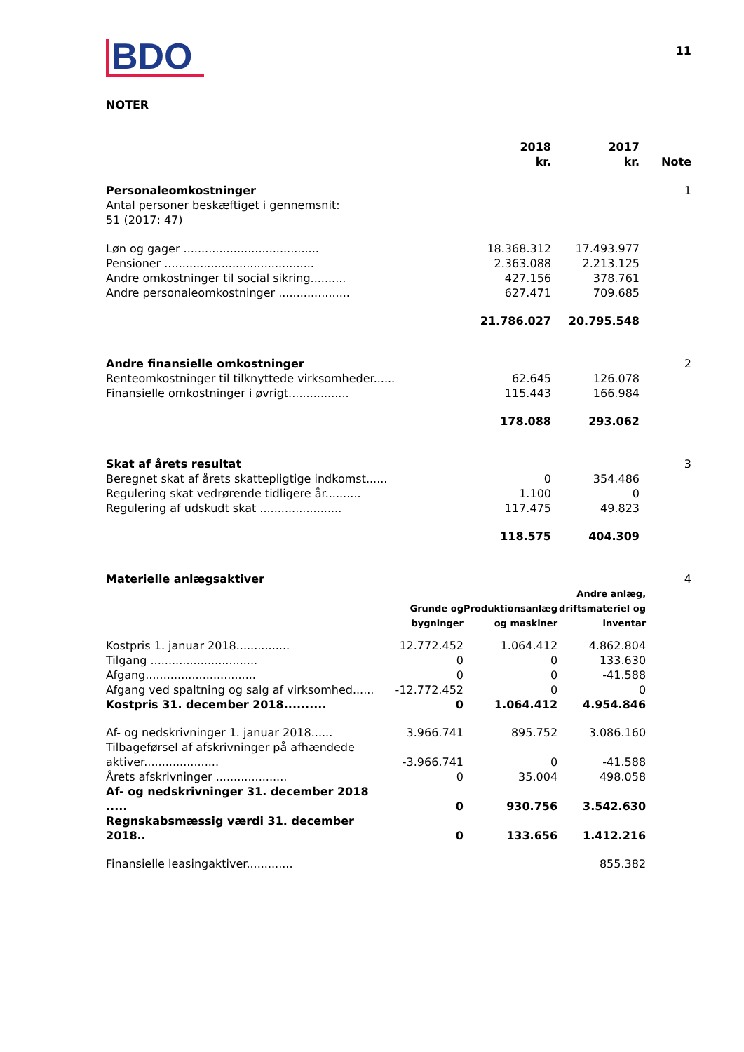BDO
11
NOTER
| | 2018 kr. | 2017 kr. | Note |
| --- | --- | --- | --- |
| Personaleomkostninger | | | 1 |
| Antal personer beskæftiget i gennemsnit: 51 (2017: 47) | | | |
| Løn og gager ...................................... | 18.368.312 | 17.493.977 | |
| Pensioner .......................................... | 2.363.088 | 2.213.125 | |
| Andre omkostninger til social sikring.......... | 427.156 | 378.761 | |
| Andre personaleomkostninger .................... | 627.471 | 709.685 | |
| | 21.786.027 | 20.795.548 | |
| Andre finansielle omkostninger | | | 2 |
| Renteomkostninger til tilknyttede virksomheder...... | 62.645 | 126.078 | |
| Finansielle omkostninger i øvrigt................. | 115.443 | 166.984 | |
| | 178.088 | 293.062 | |
| Skat af årets resultat | | | 3 |
| Beregnet skat af årets skattepligtige indkomst...... | 0 | 354.486 | |
| Regulering skat vedrørende tidligere år.......... | 1.100 | 0 | |
| Regulering af udskudt skat ....................... | 117.475 | 49.823 | |
| | 118.575 | 404.309 | |
| Materielle anlægsaktiver | | | | 4 |
| | Grunde og bygninger | Produktionsanlæg og maskiner | Andre anlæg, driftsmateriel og inventar | |
| Kostpris 1. januar 2018............... | 12.772.452 | 1.064.412 | 4.862.804 | |
| Tilgang .............................. | 0 | 0 | 133.630 | |
| Afgang............................... | 0 | 0 | -41.588 | |
| Afgang ved spaltning og salg af virksomhed...... | -12.772.452 | 0 | 0 | |
| Kostpris 31. december 2018.......... | 0 | 1.064.412 | 4.954.846 | |
| Af- og nedskrivninger 1. januar 2018...... | 3.966.741 | 895.752 | 3.086.160 | |
| Tilbageførsel af afskrivninger på afhændede aktiver..................... | -3.966.741 | 0 | -41.588 | |
| Årets afskrivninger .................... | 0 | 35.004 | 498.058 | |
| Af- og nedskrivninger 31. december 2018 ..... | 0 | 930.756 | 3.542.630 | |
| Regnskabsmæssig værdi 31. december 2018.. | 0 | 133.656 | 1.412.216 | |
| Finansielle leasingaktiver............. | | | 855.382 | |